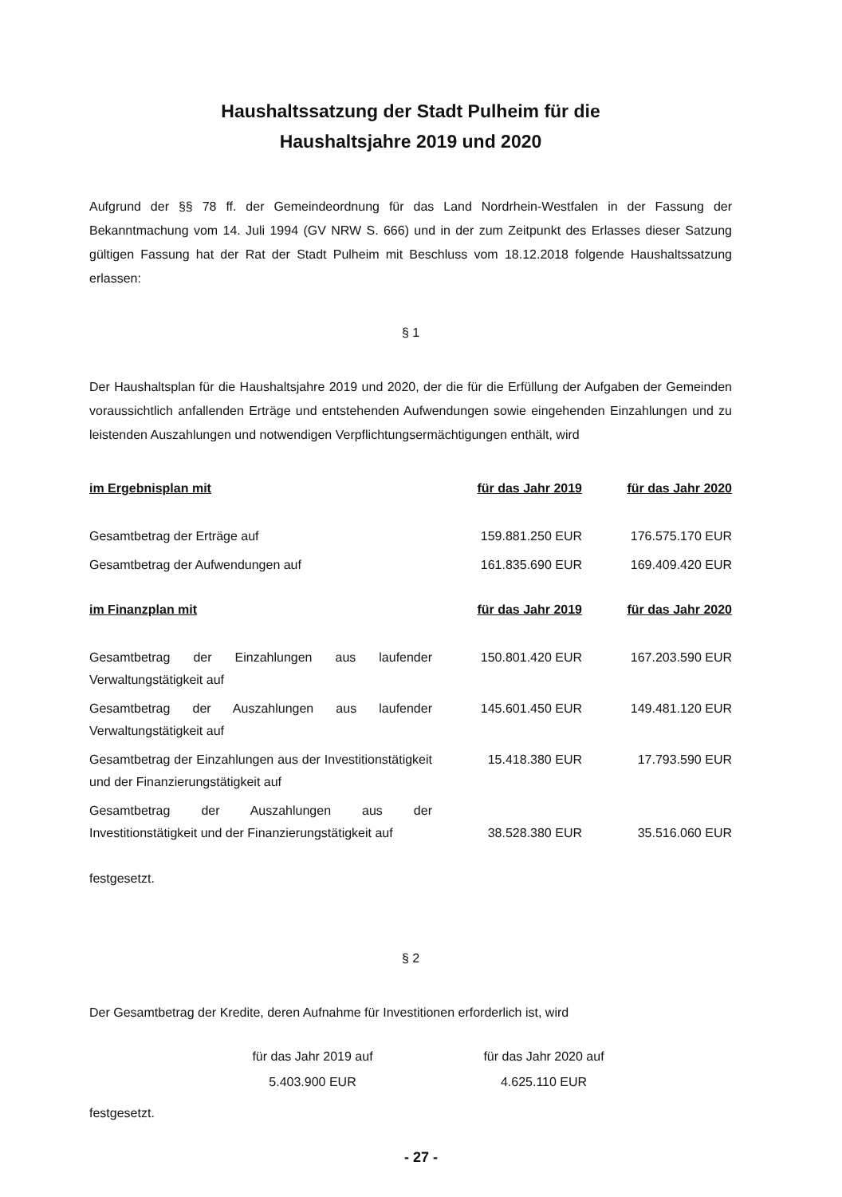Haushaltssatzung der Stadt Pulheim für die
Haushaltsjahre 2019 und 2020
Aufgrund der §§ 78 ff. der Gemeindeordnung für das Land Nordrhein-Westfalen in der Fassung der Bekanntmachung vom 14. Juli 1994 (GV NRW S. 666) und in der zum Zeitpunkt des Erlasses dieser Satzung gültigen Fassung hat der Rat der Stadt Pulheim mit Beschluss vom 18.12.2018 folgende Haushaltssatzung erlassen:
§ 1
Der Haushaltsplan für die Haushaltsjahre 2019 und 2020, der die für die Erfüllung der Aufgaben der Gemeinden voraussichtlich anfallenden Erträge und entstehenden Aufwendungen sowie eingehenden Einzahlungen und zu leistenden Auszahlungen und notwendigen Verpflichtungsermächtigungen enthält, wird
| im Ergebnisplan mit | für das Jahr 2019 | für das Jahr 2020 |
| --- | --- | --- |
| Gesamtbetrag der Erträge auf | 159.881.250 EUR | 176.575.170 EUR |
| Gesamtbetrag der Aufwendungen auf | 161.835.690 EUR | 169.409.420 EUR |
| im Finanzplan mit | für das Jahr 2019 | für das Jahr 2020 |
| Gesamtbetrag der Einzahlungen aus laufender Verwaltungstätigkeit auf | 150.801.420 EUR | 167.203.590 EUR |
| Gesamtbetrag der Auszahlungen aus laufender Verwaltungstätigkeit auf | 145.601.450 EUR | 149.481.120 EUR |
| Gesamtbetrag der Einzahlungen aus der Investitionstätigkeit und der Finanzierungstätigkeit auf | 15.418.380 EUR | 17.793.590 EUR |
| Gesamtbetrag der Auszahlungen aus der Investitionstätigkeit und der Finanzierungstätigkeit auf | 38.528.380 EUR | 35.516.060 EUR |
festgesetzt.
§ 2
Der Gesamtbetrag der Kredite, deren Aufnahme für Investitionen erforderlich ist, wird
für das Jahr 2019 auf
5.403.900 EUR
für das Jahr 2020 auf
4.625.110 EUR
festgesetzt.
- 27 -